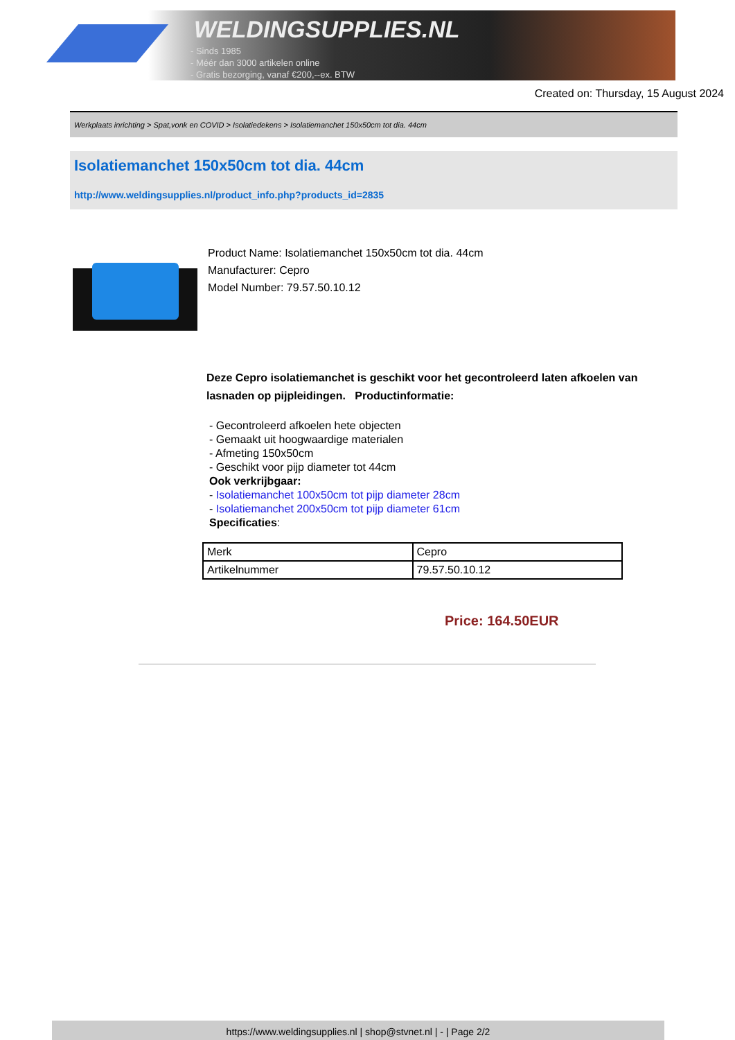WELDINGSUPPLIES.NL
- Sinds 1985
- Méér dan 3000 artikelen online
- Gratis bezorging, vanaf €200,--ex. BTW
Created on: Thursday, 15 August 2024
Werkplaats inrichting > Spat,vonk en COVID > Isolatiedekens > Isolatiemanchet 150x50cm tot dia. 44cm
Isolatiemanchet 150x50cm tot dia. 44cm
http://www.weldingsupplies.nl/product_info.php?products_id=2835
Product Name: Isolatiemanchet 150x50cm tot dia. 44cm
Manufacturer: Cepro
Model Number: 79.57.50.10.12
Deze Cepro isolatiemanchet is geschikt voor het gecontroleerd laten afkoelen van lasnaden op pijpleidingen. Productinformatie:
- Gecontroleerd afkoelen hete objecten
- Gemaakt uit hoogwaardige materialen
- Afmeting 150x50cm
- Geschikt voor pijp diameter tot 44cm
Ook verkrijbgaar:
- Isolatiemanchet 100x50cm tot pijp diameter 28cm
- Isolatiemanchet 200x50cm tot pijp diameter 61cm
Specificaties:
| Merk | Cepro |
| Artikelnummer | 79.57.50.10.12 |
Price: 164.50EUR
https://www.weldingsupplies.nl | shop@stvnet.nl | - | Page 2/2